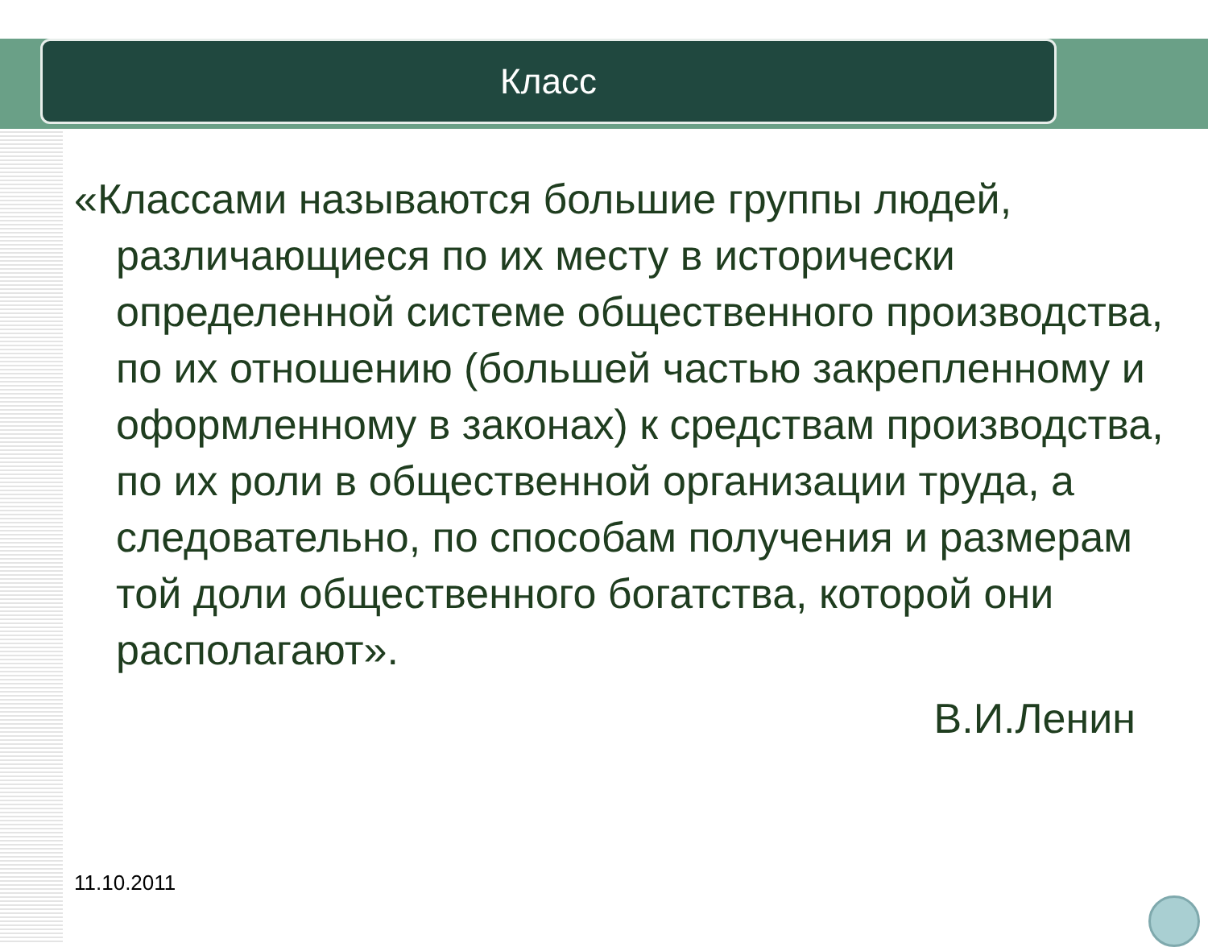Класс
«Классами называются большие группы людей, различающиеся по их месту в исторически определенной системе общественного производства, по их отношению (большей частью закрепленному и оформленному в законах) к средствам производства, по их роли в общественной организации труда, а следовательно, по способам получения и размерам той доли общественного богатства, которой они располагают».
В.И.Ленин
11.10.2011